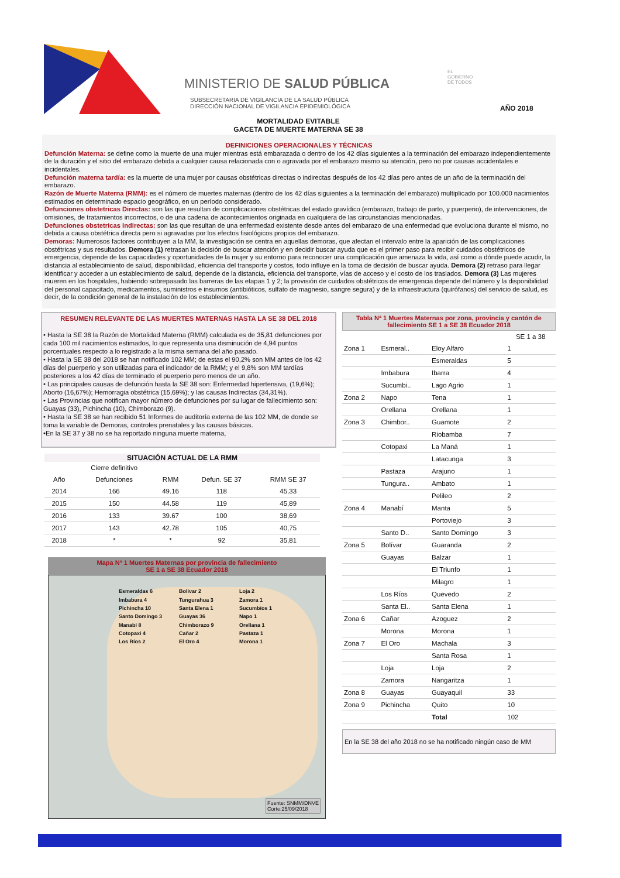MINISTERIO DE SALUD PÚBLICA
SUBSECRETARIA DE VIGILANCIA DE LA SALUD PÚBLICA
DIRECCIÓN NACIONAL DE VIGILANCIA EPIDEMIOLÓGICA
EL
GOBIERNO
DE TODOS
AÑO 2018
MORTALIDAD EVITABLE
GACETA DE MUERTE MATERNA SE 38
DEFINICIONES OPERACIONALES Y TÉCNICAS
Defunción Materna: se define como la muerte de una mujer mientras está embarazada o dentro de los 42 días siguientes a la terminación del embarazo independientemente de la duración y el sitio del embarazo debida a cualquier causa relacionada con o agravada por el embarazo mismo su atención, pero no por causas accidentales e incidentales.
Defunción materna tardía: es la muerte de una mujer por causas obstétricas directas o indirectas después de los 42 días pero antes de un año de la terminación del embarazo.
Razón de Muerte Materna (RMM): es el número de muertes maternas (dentro de los 42 días siguientes a la terminación del embarazo) multiplicado por 100.000 nacimientos estimados en determinado espacio geográfico, en un período considerado.
Defunciones obstetricas Directas: son las que resultan de complicaciones obstétricas del estado gravídico (embarazo, trabajo de parto, y puerperio), de intervenciones, de omisiones, de tratamientos incorrectos, o de una cadena de acontecimientos originada en cualquiera de las circunstancias mencionadas.
Defunciones obstetricas Indirectas: son las que resultan de una enfermedad existente desde antes del embarazo de una enfermedad que evoluciona durante el mismo, no debida a causa obstétrica directa pero si agravadas por los efectos fisiológicos propios del embarazo.
Demoras: Numerosos factores contribuyen a la MM, la investigación se centra en aquellas demoras, que afectan el intervalo entre la aparición de las complicaciones obstétricas y sus resultados. Demora (1) retrasan la decisión de buscar atención y en decidir buscar ayuda que es el primer paso para recibir cuidados obstétricos de emergencia, depende de las capacidades y oportunidades de la mujer y su entorno para reconocer una complicación que amenaza la vida, así como a dónde puede acudir, la distancia al establecimiento de salud, disponibilidad, eficiencia del transporte y costos, todo influye en la toma de decisión de buscar ayuda. Demora (2) retraso para llegar identificar y acceder a un establecimiento de salud, depende de la distancia, eficiencia del transporte, vías de acceso y el costo de los traslados. Demora (3) Las mujeres mueren en los hospitales, habiendo sobrepasado las barreras de las etapas 1 y 2; la provisión de cuidados obstétricos de emergencia depende del número y la disponibilidad del personal capacitado, medicamentos, suministros e insumos (antibióticos, sulfato de magnesio, sangre segura) y de la infraestructura (quirófanos) del servicio de salud, es decir, de la condición general de la instalación de los establecimientos.
RESUMEN RELEVANTE DE LAS MUERTES MATERNAS HASTA LA SE 38 DEL 2018
• Hasta la SE 38 la Razón de Mortalidad Materna (RMM) calculada es de 35,81 defunciones por cada 100 mil nacimientos estimados, lo que representa una disminución de 4,94 puntos porcentuales respecto a lo registrado a la misma semana del año pasado.
• Hasta la SE 38 del 2018 se han notificado 102 MM; de estas el 90,2% son MM antes de los 42 días del puerperio y son utilizadas para el indicador de la RMM; y el 9,8% son MM tardías posteriores a los 42 días de terminado el puerperio pero menos de un año.
• Las principales causas de defunción hasta la SE 38 son: Enfermedad hipertensiva, (19,6%); Aborto (16,67%); Hemorragia obstétrica (15,69%); y las causas Indirectas (34,31%).
• Las Provincias que notifican mayor número de defunciones por su lugar de fallecimiento son: Guayas (33), Pichincha (10), Chimborazo (9).
• Hasta la SE 38 se han recibido 51 Informes de auditoría externa de las 102 MM, de donde se toma la variable de Demoras, controles prenatales y las causas básicas.
•En la SE 37 y 38 no se ha reportado ninguna muerte materna,
SITUACIÓN ACTUAL DE LA RMM
| | Cierre definitivo | | | |
| --- | --- | --- | --- | --- |
| Año | Defunciones | RMM | Defun. SE 37 | RMM SE 37 |
| 2014 | 166 | 49.16 | 118 | 45,33 |
| 2015 | 150 | 44.58 | 119 | 45,89 |
| 2016 | 133 | 39.67 | 100 | 38,69 |
| 2017 | 143 | 42.78 | 105 | 40,75 |
| 2018 | * | * | 92 | 35,81 |
Mapa Nª 1 Muertes Maternas por provincia de fallecimiento
SE 1 a SE 38 Ecuador 2018
Esmeraldas 6
Imbabura 4
Pichincha 10
Santo Domingo 3
Manabí 8
Cotopaxi 4
Los Ríos 2
Bolívar 2
Tungurahua 3
Santa Elena 1
Guayas 36
Chimborazo 9
Cañar 2
El Oro 4
Loja 2
Zamora 1
Sucumbíos 1
Napo 1
Orellana 1
Pastaza 1
Morona 1
Fuente: SNMM/DNVE
Corte:25/09/2018
Tabla Nª 1 Muertes Maternas por zona, provincia y cantón de fallecimiento SE 1 a SE 38 Ecuador 2018
| | | | SE 1 a 38 |
| --- | --- | --- | --- |
| Zona 1 | Esmeral.. | Eloy Alfaro | 1 |
| | | Esmeraldas | 5 |
| | Imbabura | Ibarra | 4 |
| | Sucumbi.. | Lago Agrio | 1 |
| Zona 2 | Napo | Tena | 1 |
| | Orellana | Orellana | 1 |
| Zona 3 | Chimbor.. | Guamote | 2 |
| | | Riobamba | 7 |
| | Cotopaxi | La Maná | 1 |
| | | Latacunga | 3 |
| | Pastaza | Arajuno | 1 |
| | Tungura.. | Ambato | 1 |
| | | Pelileo | 2 |
| Zona 4 | Manabí | Manta | 5 |
| | | Portoviejo | 3 |
| | Santo D.. | Santo Domingo | 3 |
| Zona 5 | Bolívar | Guaranda | 2 |
| | Guayas | Balzar | 1 |
| | | El Triunfo | 1 |
| | | Milagro | 1 |
| | Los Ríos | Quevedo | 2 |
| | Santa El.. | Santa Elena | 1 |
| Zona 6 | Cañar | Azoguez | 2 |
| | Morona | Morona | 1 |
| Zona 7 | El Oro | Machala | 3 |
| | | Santa Rosa | 1 |
| | Loja | Loja | 2 |
| | Zamora | Nangaritza | 1 |
| Zona 8 | Guayas | Guayaquil | 33 |
| Zona 9 | Pichincha | Quito | 10 |
| | | Total | 102 |
En la SE 38 del año 2018 no se ha notificado ningún caso de MM